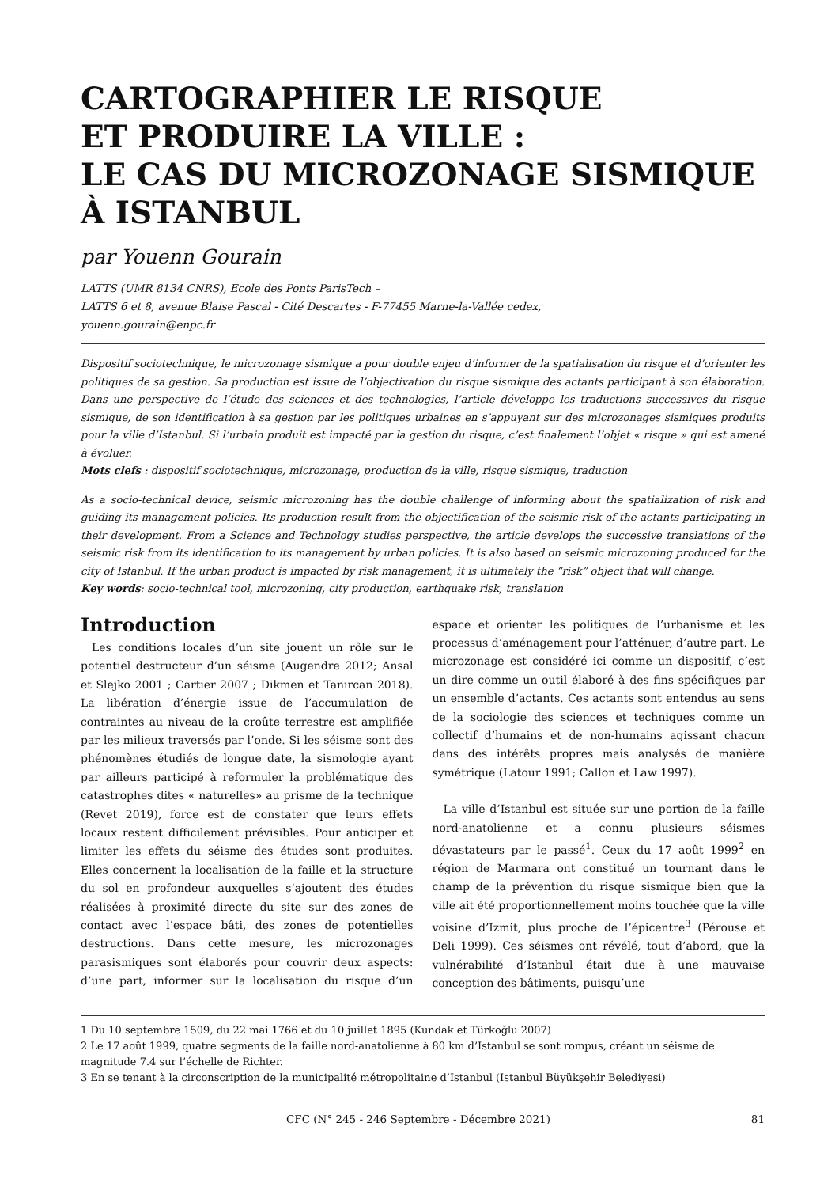CARTOGRAPHIER LE RISQUE
ET PRODUIRE LA VILLE :
LE CAS DU MICROZONAGE SISMIQUE
À ISTANBUL
par Youenn Gourain
LATTS (UMR 8134 CNRS), Ecole des Ponts ParisTech –
LATTS 6 et 8, avenue Blaise Pascal - Cité Descartes - F-77455 Marne-la-Vallée cedex,
youenn.gourain@enpc.fr
Dispositif sociotechnique, le microzonage sismique a pour double enjeu d’informer de la spatialisation du risque et d’orienter les politiques de sa gestion. Sa production est issue de l’objectivation du risque sismique des actants participant à son élaboration. Dans une perspective de l’étude des sciences et des technologies, l’article développe les traductions successives du risque sismique, de son identification à sa gestion par les politiques urbaines en s’appuyant sur des microzonages sismiques produits pour la ville d’Istanbul. Si l’urbain produit est impacté par la gestion du risque, c’est finalement l’objet « risque » qui est amené à évoluer.
Mots clefs : dispositif sociotechnique, microzonage, production de la ville, risque sismique, traduction
As a socio-technical device, seismic microzoning has the double challenge of informing about the spatialization of risk and guiding its management policies. Its production result from the objectification of the seismic risk of the actants participating in their development. From a Science and Technology studies perspective, the article develops the successive translations of the seismic risk from its identification to its management by urban policies. It is also based on seismic microzoning produced for the city of Istanbul. If the urban product is impacted by risk management, it is ultimately the “risk” object that will change.
Key words: socio-technical tool, microzoning, city production, earthquake risk, translation
Introduction
Les conditions locales d’un site jouent un rôle sur le potentiel destructeur d’un séisme (Augendre 2012; Ansal et Slejko 2001 ; Cartier 2007 ; Dikmen et Tanırcan 2018). La libération d’énergie issue de l’accumulation de contraintes au niveau de la croûte terrestre est amplifiée par les milieux traversés par l’onde. Si les séisme sont des phénomènes étudiés de longue date, la sismologie ayant par ailleurs participé à reformuler la problématique des catastrophes dites « naturelles» au prisme de la technique (Revet 2019), force est de constater que leurs effets locaux restent difficilement prévisibles. Pour anticiper et limiter les effets du séisme des études sont produites. Elles concernent la localisation de la faille et la structure du sol en profondeur auxquelles s’ajoutent des études réalisées à proximité directe du site sur des zones de contact avec l’espace bâti, des zones de potentielles destructions. Dans cette mesure, les microzonages parasismiques sont élaborés pour couvrir deux aspects: d’une part, informer sur la localisation du risque d’un espace et orienter les politiques de l’urbanisme et les processus d’aménagement pour l’atténuer, d’autre part. Le microzonage est considéré ici comme un dispositif, c’est un dire comme un outil élaboré à des fins spécifiques par un ensemble d’actants. Ces actants sont entendus au sens de la sociologie des sciences et techniques comme un collectif d’humains et de non-humains agissant chacun dans des intérêts propres mais analysés de manière symétrique (Latour 1991; Callon et Law 1997).
La ville d’Istanbul est située sur une portion de la faille nord-anatolienne et a connu plusieurs séismes dévastateurs par le passé<sup>1</sup>. Ceux du 17 août 1999<sup>2</sup> en région de Marmara ont constitué un tournant dans le champ de la prévention du risque sismique bien que la ville ait été proportionnellement moins touchée que la ville voisine d’Izmit, plus proche de l’épicentre<sup>3</sup> (Pérouse et Deli 1999). Ces séismes ont révélé, tout d’abord, que la vulnérabilité d’Istanbul était due à une mauvaise conception des bâtiments, puisqu’une
1 Du 10 septembre 1509, du 22 mai 1766 et du 10 juillet 1895 (Kundak et Türkoğlu 2007)
2 Le 17 août 1999, quatre segments de la faille nord-anatolienne à 80 km d’Istanbul se sont rompus, créant un séisme de magnitude 7.4 sur l’échelle de Richter.
3 En se tenant à la circonscription de la municipalité métropolitaine d’Istanbul (Istanbul Büyükşehir Belediyesi)
CFC (N° 245 - 246 Septembre - Décembre 2021) 81